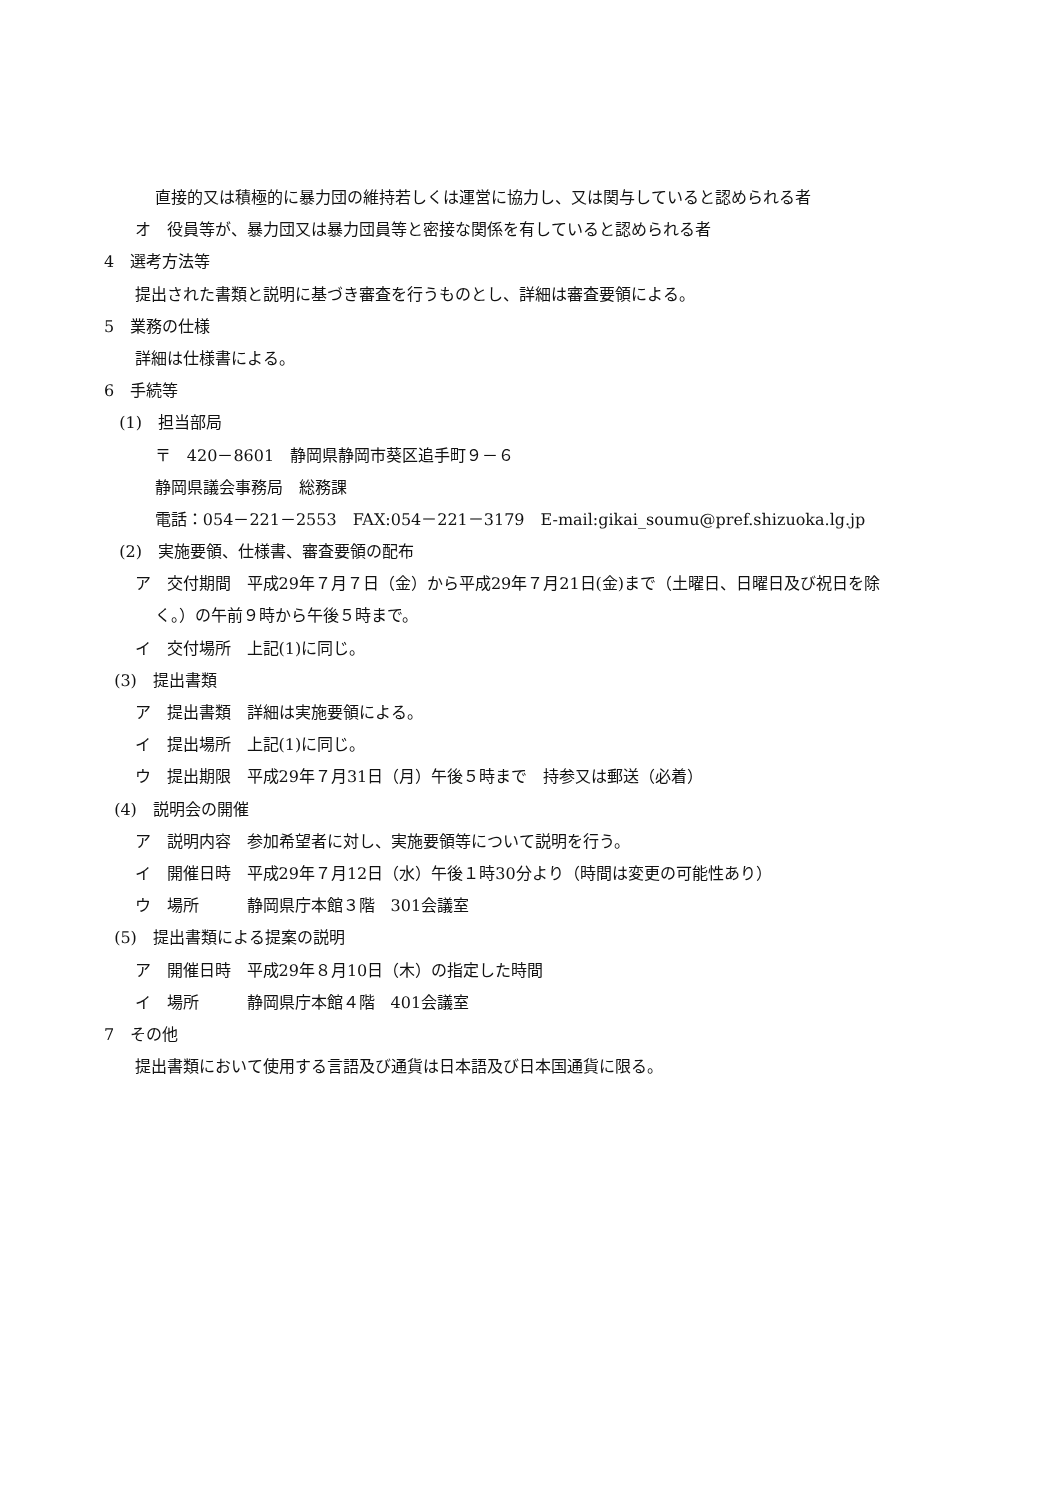直接的又は積極的に暴力団の維持若しくは運営に協力し、又は関与していると認められる者
オ　役員等が、暴力団又は暴力団員等と密接な関係を有していると認められる者
4　選考方法等
提出された書類と説明に基づき審査を行うものとし、詳細は審査要領による。
5　業務の仕様
詳細は仕様書による。
6　手続等
(1)　担当部局
〒　420－8601　静岡県静岡市葵区追手町９－６
静岡県議会事務局　総務課
電話：054－221－2553　FAX:054－221－3179　E-mail:gikai_soumu@pref.shizuoka.lg.jp
(2)　実施要領、仕様書、審査要領の配布
ア　交付期間　平成29年７月７日（金）から平成29年７月21日(金)まで（土曜日、日曜日及び祝日を除
く。）の午前９時から午後５時まで。
イ　交付場所　上記(1)に同じ。
(3)　提出書類
ア　提出書類　詳細は実施要領による。
イ　提出場所　上記(1)に同じ。
ウ　提出期限　平成29年７月31日（月）午後５時まで　持参又は郵送（必着）
(4)　説明会の開催
ア　説明内容　参加希望者に対し、実施要領等について説明を行う。
イ　開催日時　平成29年７月12日（水）午後１時30分より（時間は変更の可能性あり）
ウ　場所　　　静岡県庁本館３階　301会議室
(5)　提出書類による提案の説明
ア　開催日時　平成29年８月10日（木）の指定した時間
イ　場所　　　静岡県庁本館４階　401会議室
7　その他
提出書類において使用する言語及び通貨は日本語及び日本国通貨に限る。